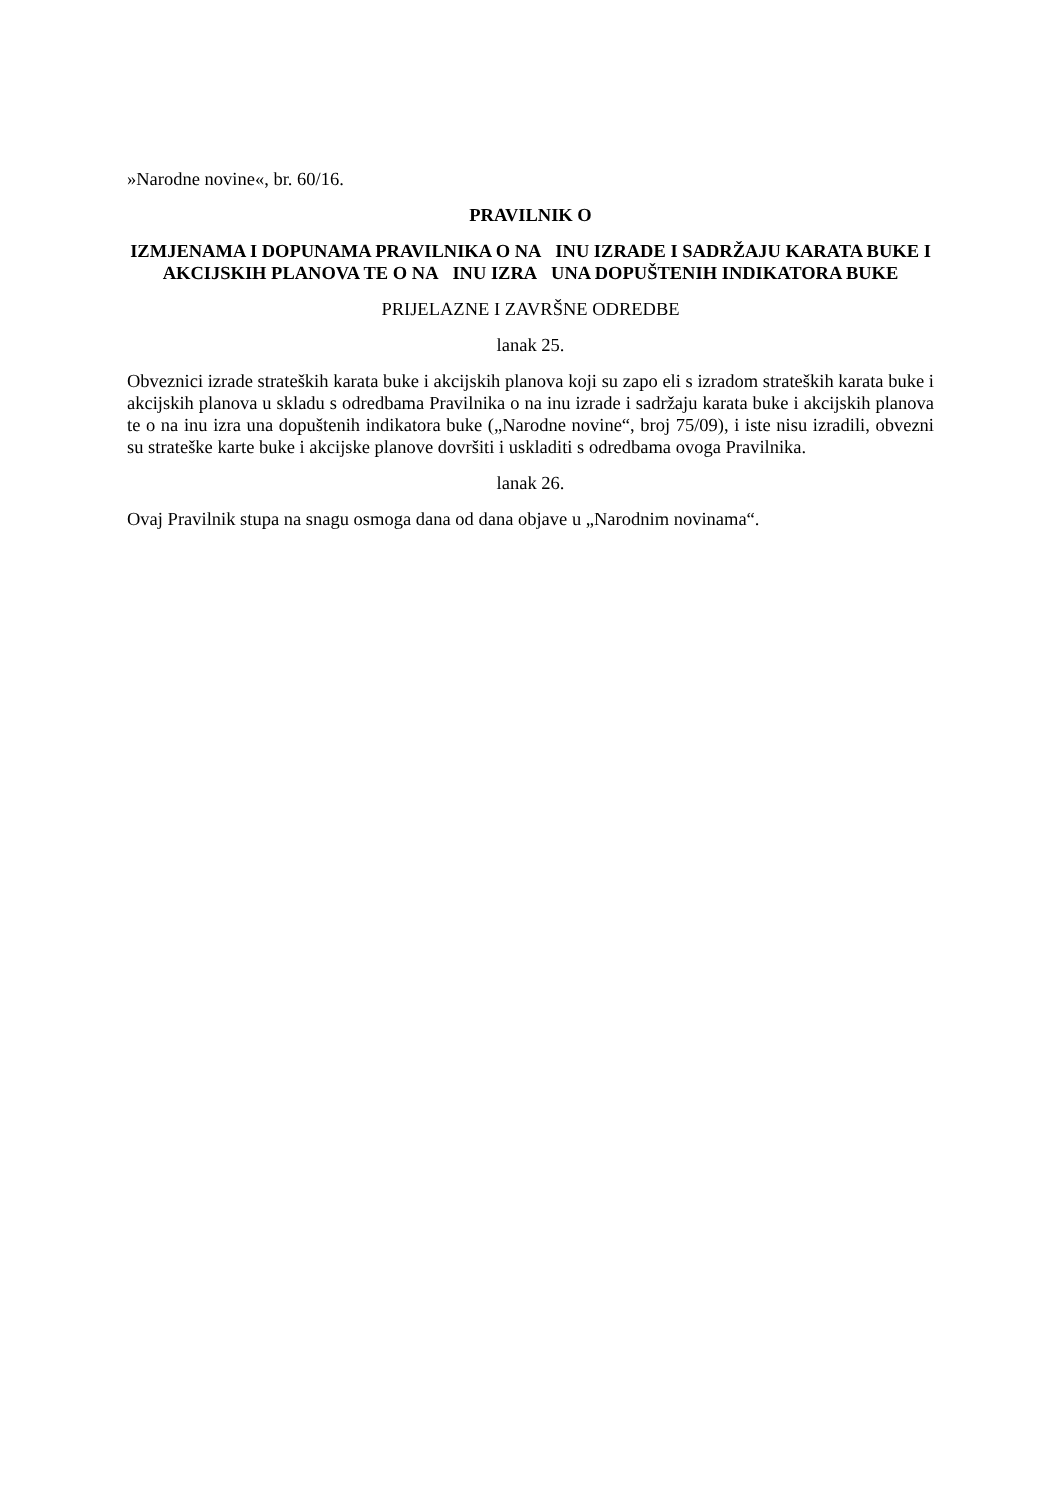»Narodne novine«, br. 60/16.
PRAVILNIK O
IZMJENAMA I DOPUNAMA PRAVILNIKA O NA INU IZRADE I SADRŽAJU KARATA BUKE I AKCIJSKIH PLANOVA TE O NA INU IZRA UNA DOPUŠTENIH INDIKATORA BUKE
PRIJELAZNE I ZAVRŠNE ODREDBE
lanak 25.
Obveznici izrade strateških karata buke i akcijskih planova koji su zapo eli s izradom strateških karata buke i akcijskih planova u skladu s odredbama Pravilnika o na inu izrade i sadržaju karata buke i akcijskih planova te o na inu izra una dopuštenih indikatora buke („Narodne novine“, broj 75/09), i iste nisu izradili, obvezni su strateške karte buke i akcijske planove dovršiti i uskladiti s odredbama ovoga Pravilnika.
lanak 26.
Ovaj Pravilnik stupa na snagu osmoga dana od dana objave u „Narodnim novinama“.